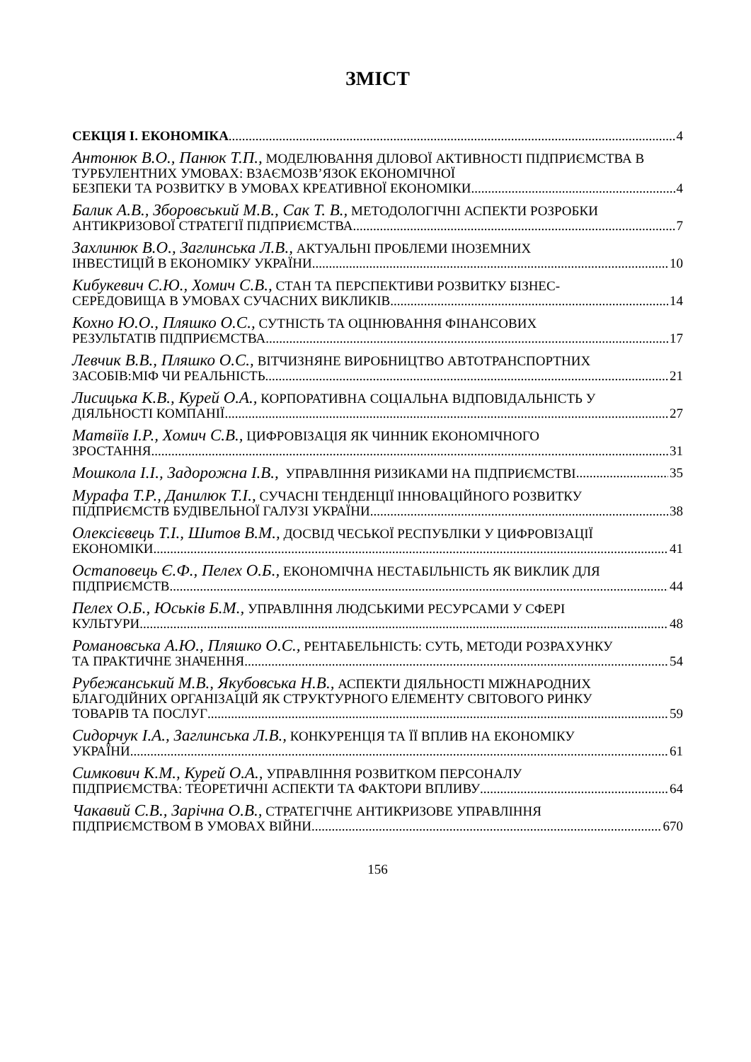ЗМІСТ
СЕКЦІЯ І. ЕКОНОМІКА 4
Антонюк В.О., Панюк Т.П., МОДЕЛЮВАННЯ ДІЛОВОЇ АКТИВНОСТІ ПІДПРИЄМСТВА В ТУРБУЛЕНТНИХ УМОВАХ: ВЗАЄМОЗВ’ЯЗОК ЕКОНОМІЧНОЇ
БЕЗПЕКИ ТА РОЗВИТКУ В УМОВАХ КРЕАТИВНОЇ ЕКОНОМІКИ 4
Балик А.В., Зборовський М.В., Сак Т. В., МЕТОДОЛОГІЧНІ АСПЕКТИ РОЗРОБКИ
АНТИКРИЗОВОЇ СТРАТЕГІЇ ПІДПРИЄМСТВА 7
Захлинюк В.О., Заглинська Л.В., АКТУАЛЬНІ ПРОБЛЕМИ ІНОЗЕМНИХ
ІНВЕСТИЦІЙ В ЕКОНОМІКУ УКРАЇНИ 10
Кибукевич С.Ю., Хомич С.В., СТАН ТА ПЕРСПЕКТИВИ РОЗВИТКУ БІЗНЕС-
СЕРЕДОВИЩА В УМОВАХ СУЧАСНИХ ВИКЛИКІВ 14
Кохно Ю.О., Пляшко О.С., СУТНІСТЬ ТА ОЦІНЮВАННЯ ФІНАНСОВИХ
РЕЗУЛЬТАТІВ ПІДПРИЄМСТВА 17
Левчик В.В., Пляшко О.С., ВІТЧИЗНЯНЕ ВИРОБНИЦТВО АВТОТРАНСПОРТНИХ
ЗАСОБІВ:МІФ ЧИ РЕАЛЬНІСТЬ 21
Лисицька К.В., Курей О.А., КОРПОРАТИВНА СОЦІАЛЬНА ВІДПОВІДАЛЬНІСТЬ У
ДІЯЛЬНОСТІ КОМПАНІЇ 27
Матвіїв І.Р., Хомич С.В., ЦИФРОВІЗАЦІЯ ЯК ЧИННИК ЕКОНОМІЧНОГО
ЗРОСТАННЯ 31
Мошкола І.І., Задорожна І.В., УПРАВЛІННЯ РИЗИКАМИ НА ПІДПРИЄМСТВІ 35
Мурафа Т.Р., Данилюк Т.І., СУЧАСНІ ТЕНДЕНЦІЇ ІННОВАЦІЙНОГО РОЗВИТКУ
ПІДПРИЄМСТВ БУДІВЕЛЬНОЇ ГАЛУЗІ УКРАЇНИ 38
Олексієвець Т.І., Шитов В.М., ДОСВІД ЧЕСЬКОЇ РЕСПУБЛІКИ У ЦИФРОВІЗАЦІЇ
ЕКОНОМІКИ 41
Остаповець Є.Ф., Пелех О.Б., ЕКОНОМІЧНА НЕСТАБІЛЬНІСТЬ ЯК ВИКЛИК ДЛЯ
ПІДПРИЄМСТВ 44
Пелех О.Б., Юськів Б.М., УПРАВЛІННЯ ЛЮДСЬКИМИ РЕСУРСАМИ У СФЕРІ
КУЛЬТУРИ 48
Романовська А.Ю., Пляшко О.С., РЕНТАБЕЛЬНІСТЬ: СУТЬ, МЕТОДИ РОЗРАХУНКУ
ТА ПРАКТИЧНЕ ЗНАЧЕННЯ 54
Рубежанський М.В., Якубовська Н.В., АСПЕКТИ ДІЯЛЬНОСТІ МІЖНАРОДНИХ БЛАГОДІЙНИХ ОРГАНІЗАЦІЙ ЯК СТРУКТУРНОГО ЕЛЕМЕНТУ СВІТОВОГО РИНКУ
ТОВАРІВ ТА ПОСЛУГ 59
Сидорчук І.А., Заглинська Л.В., КОНКУРЕНЦІЯ ТА ЇЇ ВПЛИВ НА ЕКОНОМІКУ
УКРАЇНИ 61
Симкович К.М., Курей О.А., УПРАВЛІННЯ РОЗВИТКОМ ПЕРСОНАЛУ
ПІДПРИЄМСТВА: ТЕОРЕТИЧНІ АСПЕКТИ ТА ФАКТОРИ ВПЛИВУ 64
Чакавий С.В., Зарічна О.В., СТРАТЕГІЧНЕ АНТИКРИЗОВЕ УПРАВЛІННЯ
ПІДПРИЄМСТВОМ В УМОВАХ ВІЙНИ 670
156